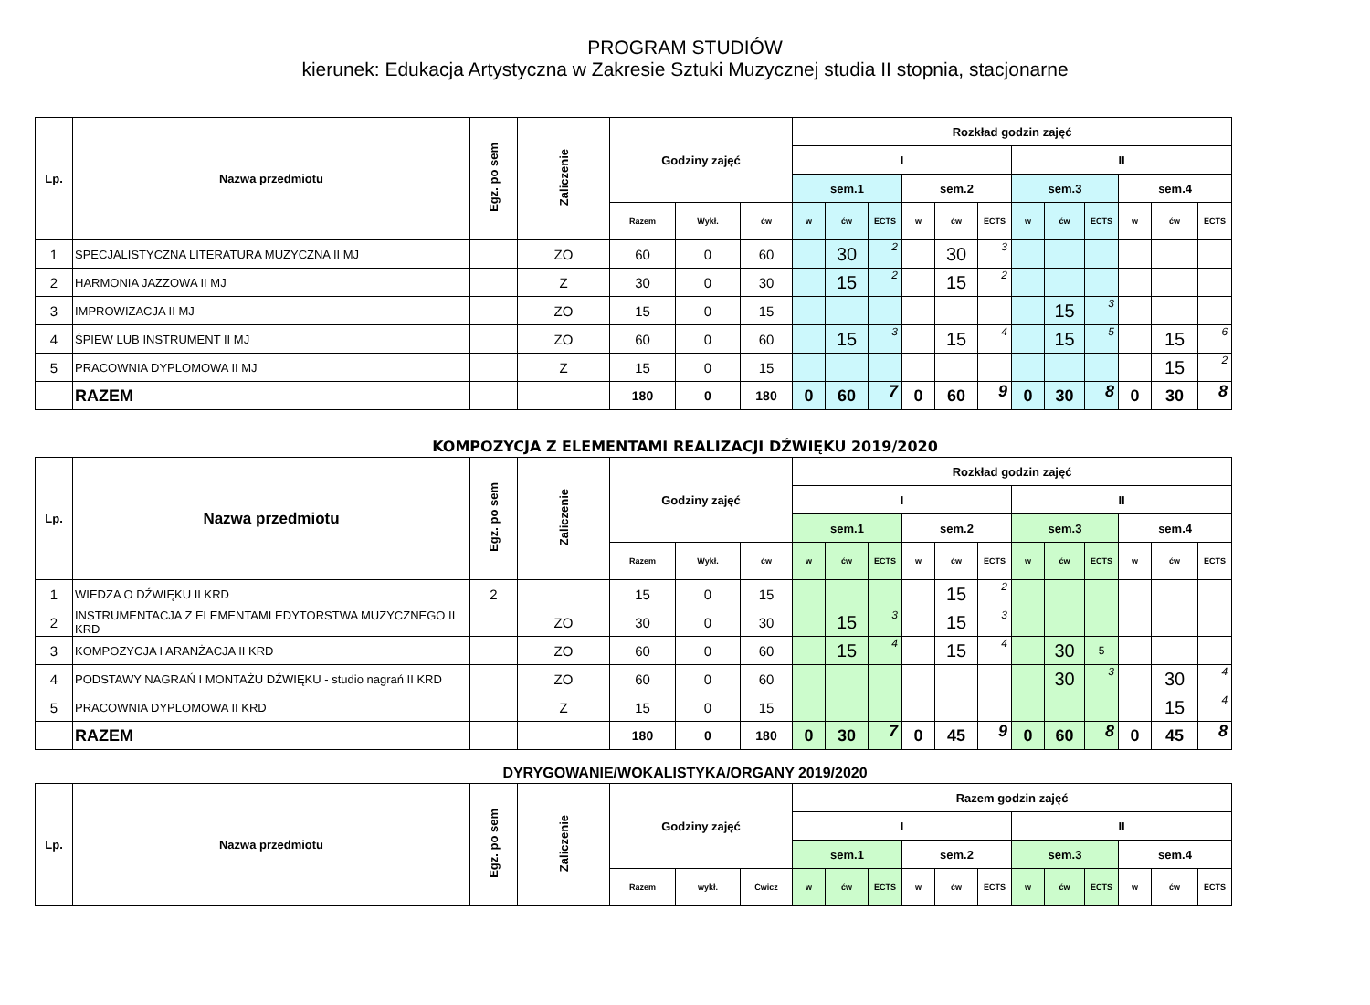PROGRAM STUDIÓW
kierunek: Edukacja Artystyczna w Zakresie Sztuki Muzycznej studia II stopnia, stacjonarne
| Lp. | Nazwa przedmiotu | Egz. po sem | Zaliczenie | Godziny zajęć | | | Rozkład godzin zajęć | | | | | | | | | | | |
| --- | --- | --- | --- | --- | --- | --- | --- | --- | --- | --- | --- | --- | --- | --- | --- | --- | --- | --- |
| | | | | | | | I | | | | | | II | | | | | |
| | | | | | | | sem.1 | | | sem.2 | | | sem.3 | | | sem.4 | | |
| | | | | Razem | Wykł. | ćw | w | ćw | ECTS | w | ćw | ECTS | w | ćw | ECTS | w | ćw | ECTS |
| 1 | SPECJALISTYCZNA LITERATURA MUZYCZNA II MJ | | ZO | 60 | 0 | 60 | | 30 | 2 | | 30 | 3 | | | | | | |
| 2 | HARMONIA JAZZOWA II MJ | | Z | 30 | 0 | 30 | | 15 | 2 | | 15 | 2 | | | | | | |
| 3 | IMPROWIZACJA II MJ | | ZO | 15 | 0 | 15 | | | | | | | | 15 | 3 | | | |
| 4 | ŚPIEW LUB INSTRUMENT II MJ | | ZO | 60 | 0 | 60 | | 15 | 3 | | 15 | 4 | | 15 | 5 | | 15 | 6 |
| 5 | PRACOWNIA DYPLOMOWA II MJ | | Z | 15 | 0 | 15 | | | | | | | | | | | 15 | 2 |
| | RAZEM | | | 180 | 0 | 180 | 0 | 60 | 7 | 0 | 60 | 9 | 0 | 30 | 8 | 0 | 30 | 8 |
KOMPOZYCJA Z ELEMENTAMI REALIZACJI DŹWIĘKU 2019/2020
| Lp. | Nazwa przedmiotu | Egz. po sem | Zaliczenie | Godziny zajęć | | | Rozkład godzin zajęć | | | | | | | | | | | |
| --- | --- | --- | --- | --- | --- | --- | --- | --- | --- | --- | --- | --- | --- | --- | --- | --- | --- | --- |
| | | | | | | | I | | | | | | II | | | | | |
| | | | | | | | sem.1 | | | sem.2 | | | sem.3 | | | sem.4 | | |
| | | | | Razem | Wykł. | ćw | w | ćw | ECTS | w | ćw | ECTS | w | ćw | ECTS | w | ćw | ECTS |
| 1 | WIEDZA O DŹWIĘKU II KRD | 2 | | 15 | 0 | 15 | | | | | 15 | 2 | | | | | | |
| 2 | INSTRUMENTACJA Z ELEMENTAMI EDYTORSTWA MUZYCZNEGO II KRD | | ZO | 30 | 0 | 30 | | 15 | 3 | | 15 | 3 | | | | | | |
| 3 | KOMPOZYCJA I ARANŻACJA II KRD | | ZO | 60 | 0 | 60 | | 15 | 4 | | 15 | 4 | | 30 | 5 | | | |
| 4 | PODSTAWY NAGRAŃ I MONTAŻU DŹWIĘKU - studio nagrań II KRD | | ZO | 60 | 0 | 60 | | | | | | | | 30 | 3 | | 30 | 4 |
| 5 | PRACOWNIA DYPLOMOWA II KRD | | Z | 15 | 0 | 15 | | | | | | | | | | | 15 | 4 |
| | RAZEM | | | 180 | 0 | 180 | 0 | 30 | 7 | 0 | 45 | 9 | 0 | 60 | 8 | 0 | 45 | 8 |
DYRYGOWANIE/WOKALISTYKA/ORGANY 2019/2020
| Lp. | Nazwa przedmiotu | Egz. po sem | Zaliczenie | Godziny zajęć | | | Razem godzin zajęć | | | | | | | | | | | |
| --- | --- | --- | --- | --- | --- | --- | --- | --- | --- | --- | --- | --- | --- | --- | --- | --- | --- | --- |
| | | | | | | | I | | | | | | II | | | | | |
| | | | | | | | sem.1 | | | sem.2 | | | sem.3 | | | sem.4 | | |
| | | | | Razem | wykł. | Ćwicz | w | ćw | ECTS | w | ćw | ECTS | w | ćw | ECTS | w | ćw | ECTS |